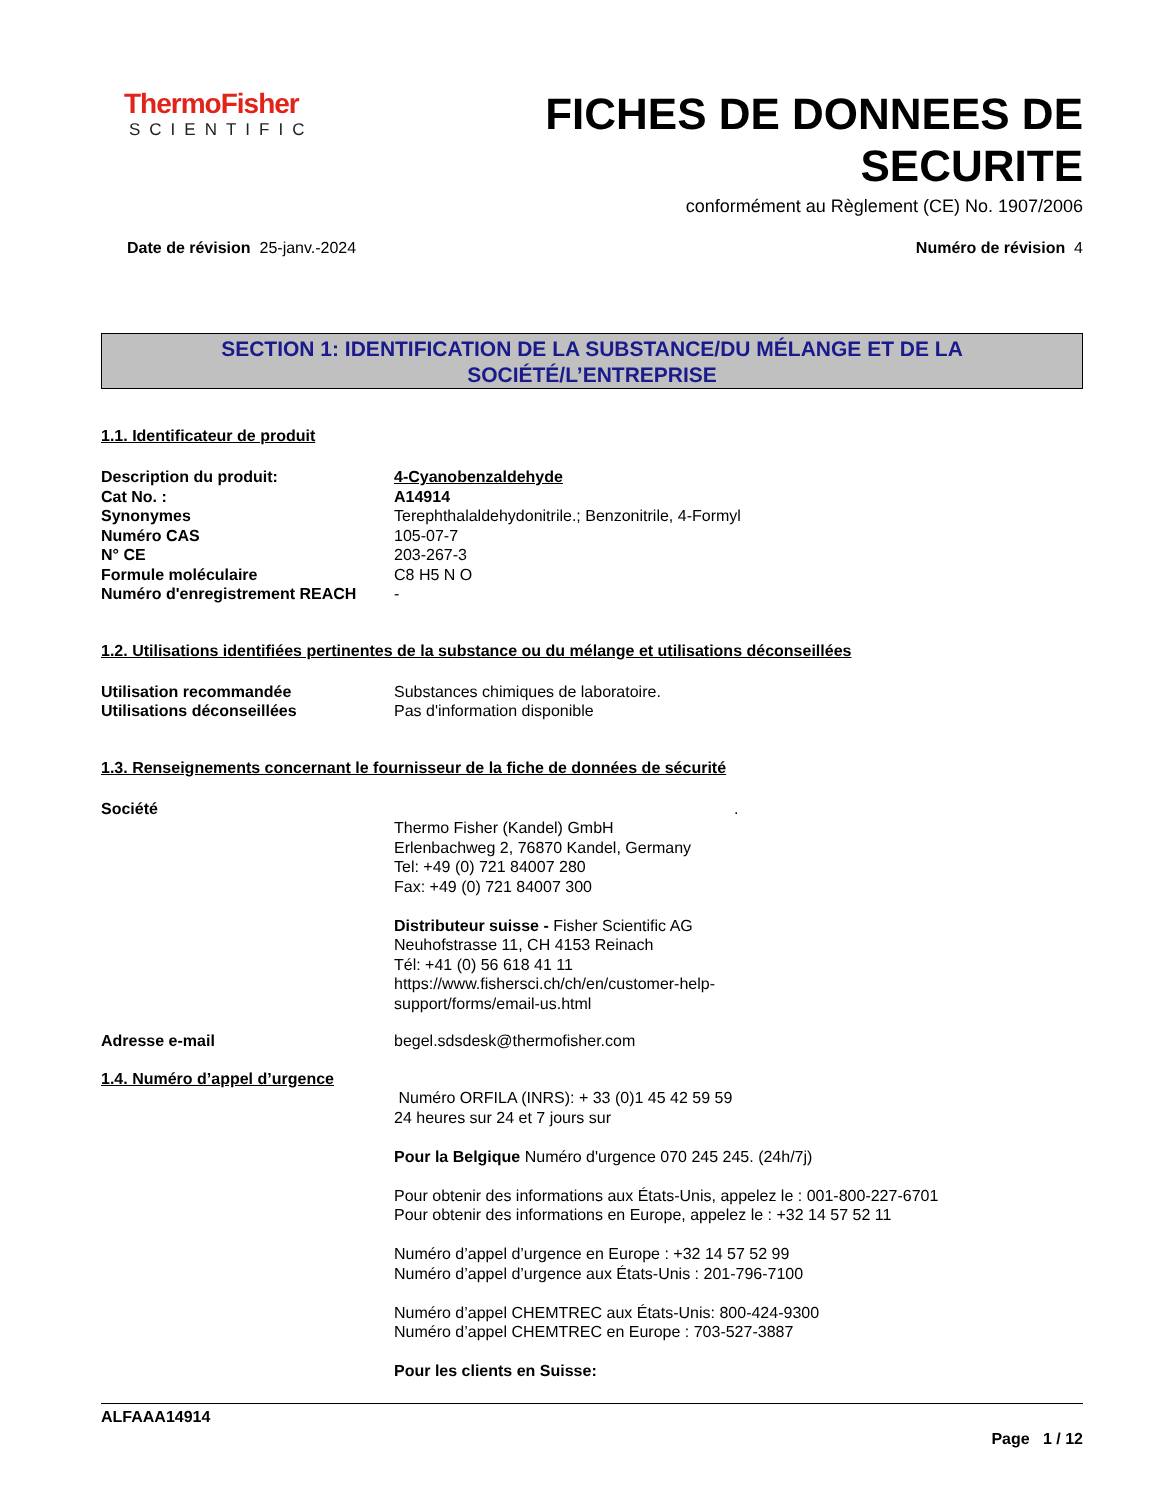ThermoFisher
SCIENTIFIC
FICHES DE DONNEES DE
SECURITE
conformément au Règlement (CE) No. 1907/2006
Date de révision 25-janv.-2024 Numéro de révision 4
SECTION 1: IDENTIFICATION DE LA SUBSTANCE/DU MÉLANGE ET DE LA
SOCIÉTÉ/L’ENTREPRISE
1.1. Identificateur de produit
Description du produit: 4-Cyanobenzaldehyde
Cat No. : A14914
Synonymes Terephthalaldehydonitrile.; Benzonitrile, 4-Formyl
Numéro CAS 105-07-7
N° CE 203-267-3
Formule moléculaire C8 H5 N O
Numéro d'enregistrement REACH -
1.2. Utilisations identifiées pertinentes de la substance ou du mélange et utilisations déconseillées
Utilisation recommandée Substances chimiques de laboratoire.
Utilisations déconseillées Pas d'information disponible
1.3. Renseignements concernant le fournisseur de la fiche de données de sécurité
Société .
Thermo Fisher (Kandel) GmbH
Erlenbachweg 2, 76870 Kandel, Germany
Tel: +49 (0) 721 84007 280
Fax: +49 (0) 721 84007 300
Distributeur suisse - Fisher Scientific AG
Neuhofstrasse 11, CH 4153 Reinach
Tél: +41 (0) 56 618 41 11
https://www.fishersci.ch/ch/en/customer-help-
support/forms/email-us.html
Adresse e-mail begel.sdsdesk@thermofisher.com
1.4. Numéro d’appel d’urgence
Numéro ORFILA (INRS): + 33 (0)1 45 42 59 59
24 heures sur 24 et 7 jours sur
Pour la Belgique Numéro d'urgence 070 245 245. (24h/7j)
Pour obtenir des informations aux États-Unis, appelez le : 001-800-227-6701
Pour obtenir des informations en Europe, appelez le : +32 14 57 52 11
Numéro d’appel d’urgence en Europe : +32 14 57 52 99
Numéro d’appel d’urgence aux États-Unis : 201-796-7100
Numéro d’appel CHEMTREC aux États-Unis: 800-424-9300
Numéro d’appel CHEMTREC en Europe : 703-527-3887
Pour les clients en Suisse:
ALFAAA14914
Page 1 / 12